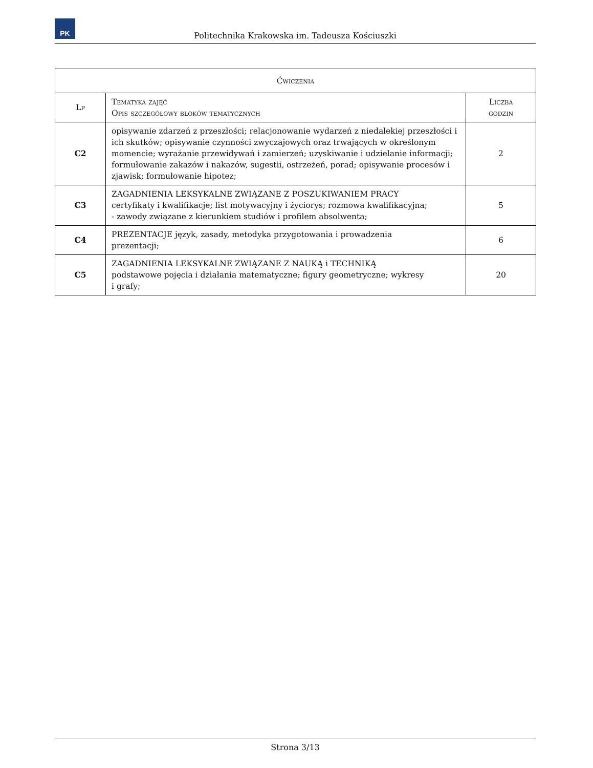PK
Politechnika Krakowska im. Tadeusza Kościuszki
| Ćwiczenia | | |
| --- | --- | --- |
| Lp | Tematyka zajęć Opis szczegółowy bloków tematycznych | Liczba godzin |
| C2 | opisywanie zdarzeń z przeszłości; relacjonowanie wydarzeń z niedalekiej przeszłości i ich skutków; opisywanie czynności zwyczajowych oraz trwających w określonym momencie; wyrażanie przewidywań i zamierzeń; uzyskiwanie i udzielanie informacji; formułowanie zakazów i nakazów, sugestii, ostrzeżeń, porad; opisywanie procesów i zjawisk; formułowanie hipotez; | 2 |
| C3 | ZAGADNIENIA LEKSYKALNE ZWIĄZANE Z POSZUKIWANIEM PRACY certyfikaty i kwalifikacje; list motywacyjny i życiorys; rozmowa kwalifikacyjna; - zawody związane z kierunkiem studiów i profilem absolwenta; | 5 |
| C4 | PREZENTACJE język, zasady, metodyka przygotowania i prowadzenia prezentacji; | 6 |
| C5 | ZAGADNIENIA LEKSYKALNE ZWIĄZANE Z NAUKĄ i TECHNIKĄ podstawowe pojęcia i działania matematyczne; figury geometryczne; wykresy i grafy; | 20 |
Strona 3/13